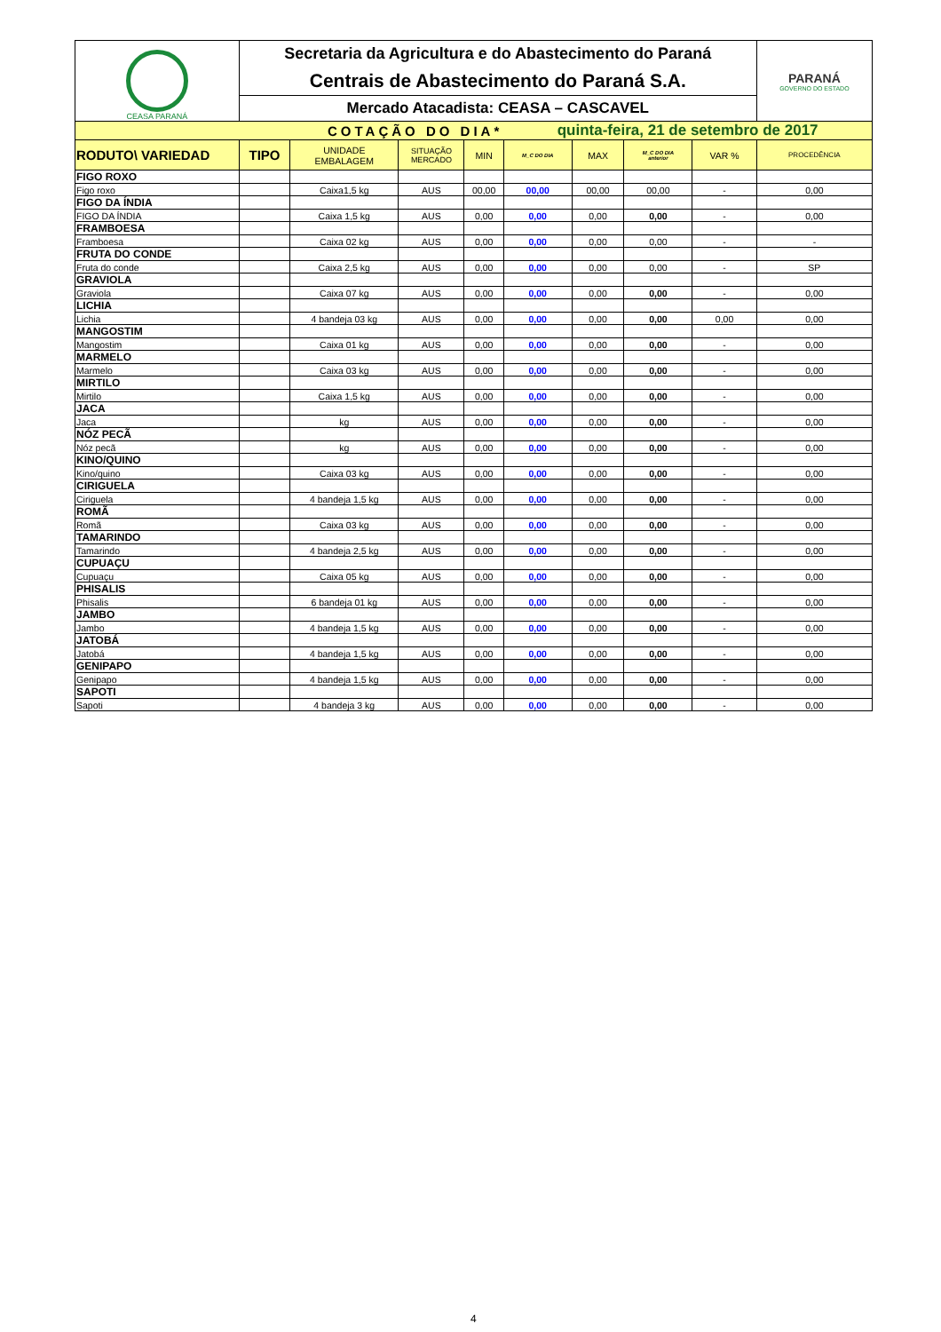| CEASA PARANÁ | Secretaria da Agricultura e do Abastecimento do Paraná | | | | | | | | PARANÁ GOVERNO DO ESTADO |
| | Centrais de Abastecimento do Paraná S.A. | | | | | | | | |
| | Mercado Atacadista: CEASA – CASCAVEL | | | | | | | | |
| COTAÇÃO DO DIA* | | | | | quinta-feira, 21 de setembro de 2017 | | | | |
| RODUTO\ VARIEDAD | TIPO | UNIDADE EMBALAGEM | SITUAÇÃO MERCADO | MIN | M_C DO DIA | MAX | M_C DO DIA anterior | VAR % | PROCEDÊNCIA |
| FIGO ROXO | | | | | | | | | |
| Figo roxo | | Caixa1,5 kg | AUS | 00,00 | 00,00 | 00,00 | 00,00 | - | 0,00 |
| FIGO DA ÍNDIA | | | | | | | | | |
| FIGO DA ÍNDIA | | Caixa 1,5 kg | AUS | 0,00 | 0,00 | 0,00 | 0,00 | - | 0,00 |
| FRAMBOESA | | | | | | | | | |
| Framboesa | | Caixa 02 kg | AUS | 0,00 | 0,00 | 0,00 | 0,00 | - | - |
| FRUTA DO CONDE | | | | | | | | | |
| Fruta do conde | | Caixa 2,5 kg | AUS | 0,00 | 0,00 | 0,00 | 0,00 | - | SP |
| GRAVIOLA | | | | | | | | | |
| Graviola | | Caixa 07 kg | AUS | 0,00 | 0,00 | 0,00 | 0,00 | - | 0,00 |
| LICHIA | | | | | | | | | |
| Lichia | | 4 bandeja 03 kg | AUS | 0,00 | 0,00 | 0,00 | 0,00 | 0,00 | 0,00 |
| MANGOSTIM | | | | | | | | | |
| Mangostim | | Caixa 01 kg | AUS | 0,00 | 0,00 | 0,00 | 0,00 | - | 0,00 |
| MARMELO | | | | | | | | | |
| Marmelo | | Caixa 03 kg | AUS | 0,00 | 0,00 | 0,00 | 0,00 | - | 0,00 |
| MIRTILO | | | | | | | | | |
| Mirtilo | | Caixa 1,5 kg | AUS | 0,00 | 0,00 | 0,00 | 0,00 | - | 0,00 |
| JACA | | | | | | | | | |
| Jaca | | kg | AUS | 0,00 | 0,00 | 0,00 | 0,00 | - | 0,00 |
| NÓZ PECÃ | | | | | | | | | |
| Nóz pecã | | kg | AUS | 0,00 | 0,00 | 0,00 | 0,00 | - | 0,00 |
| KINO/QUINO | | | | | | | | | |
| Kino/quino | | Caixa 03 kg | AUS | 0,00 | 0,00 | 0,00 | 0,00 | - | 0,00 |
| CIRIGUELA | | | | | | | | | |
| Ciriguela | | 4 bandeja 1,5 kg | AUS | 0,00 | 0,00 | 0,00 | 0,00 | - | 0,00 |
| ROMÃ | | | | | | | | | |
| Romã | | Caixa 03 kg | AUS | 0,00 | 0,00 | 0,00 | 0,00 | - | 0,00 |
| TAMARINDO | | | | | | | | | |
| Tamarindo | | 4 bandeja 2,5 kg | AUS | 0,00 | 0,00 | 0,00 | 0,00 | - | 0,00 |
| CUPUAÇU | | | | | | | | | |
| Cupuaçu | | Caixa 05 kg | AUS | 0,00 | 0,00 | 0,00 | 0,00 | - | 0,00 |
| PHISALIS | | | | | | | | | |
| Phisalis | | 6 bandeja 01 kg | AUS | 0,00 | 0,00 | 0,00 | 0,00 | - | 0,00 |
| JAMBO | | | | | | | | | |
| Jambo | | 4 bandeja 1,5 kg | AUS | 0,00 | 0,00 | 0,00 | 0,00 | - | 0,00 |
| JATOBÁ | | | | | | | | | |
| Jatobá | | 4 bandeja 1,5 kg | AUS | 0,00 | 0,00 | 0,00 | 0,00 | - | 0,00 |
| GENIPAPO | | | | | | | | | |
| Genipapo | | 4 bandeja 1,5 kg | AUS | 0,00 | 0,00 | 0,00 | 0,00 | - | 0,00 |
| SAPOTI | | | | | | | | | |
| Sapoti | | 4 bandeja 3 kg | AUS | 0,00 | 0,00 | 0,00 | 0,00 | - | 0,00 |
4